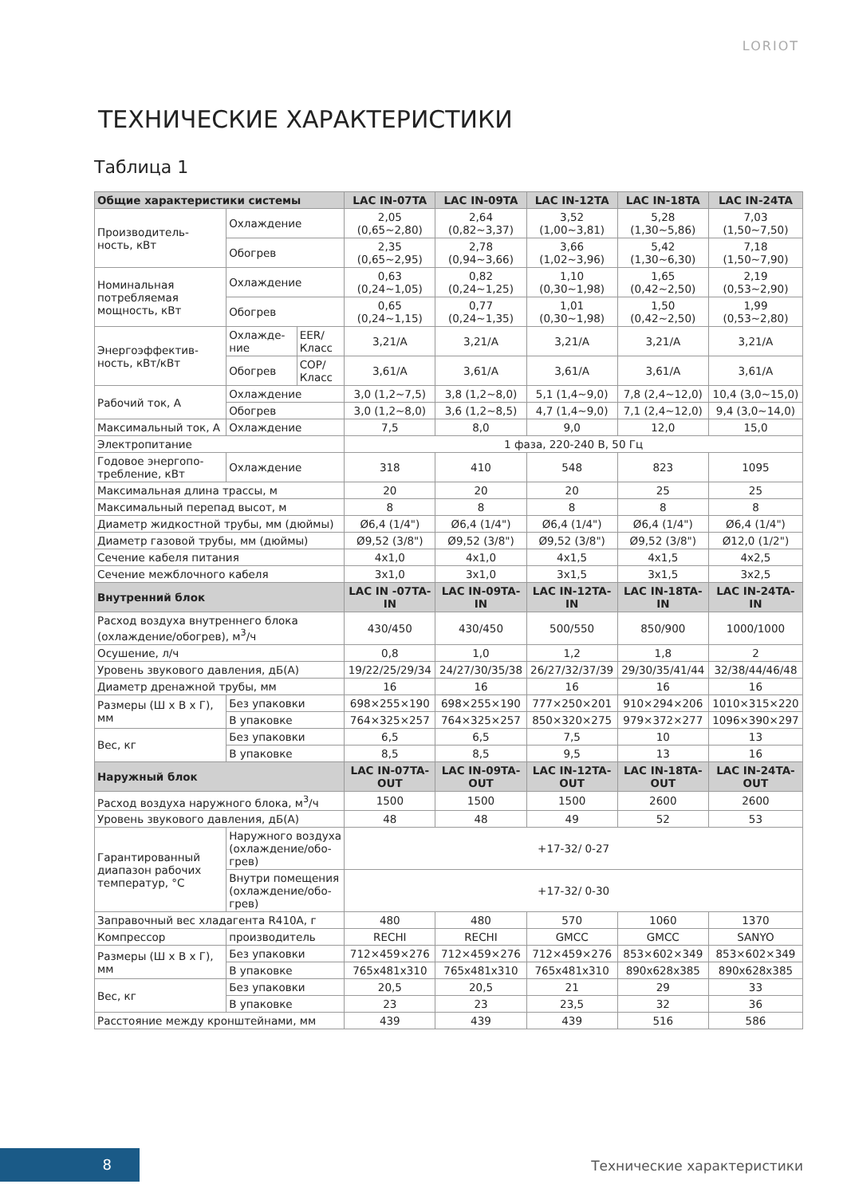LORIOT
ТЕХНИЧЕСКИЕ ХАРАКТЕРИСТИКИ
Таблица 1
| Общие характеристики системы | | | LAC IN-07TA | LAC IN-09TA | LAC IN-12TA | LAC IN-18TA | LAC IN-24TA |
| --- | --- | --- | --- | --- | --- | --- | --- |
| Производитель-ность, кВт | Охлаждение | | 2,05 (0,65~2,80) | 2,64 (0,82~3,37) | 3,52 (1,00~3,81) | 5,28 (1,30~5,86) | 7,03 (1,50~7,50) |
| | Обогрев | | 2,35 (0,65~2,95) | 2,78 (0,94~3,66) | 3,66 (1,02~3,96) | 5,42 (1,30~6,30) | 7,18 (1,50~7,90) |
| Номинальная потребляемая мощность, кВт | Охлаждение | | 0,63 (0,24~1,05) | 0,82 (0,24~1,25) | 1,10 (0,30~1,98) | 1,65 (0,42~2,50) | 2,19 (0,53~2,90) |
| | Обогрев | | 0,65 (0,24~1,15) | 0,77 (0,24~1,35) | 1,01 (0,30~1,98) | 1,50 (0,42~2,50) | 1,99 (0,53~2,80) |
| Энергоэффектив-ность, кВт/кВт | Охлажде-ние | EER/ Класс | 3,21/A | 3,21/A | 3,21/A | 3,21/A | 3,21/A |
| | Обогрев | COP/ Класс | 3,61/A | 3,61/A | 3,61/A | 3,61/A | 3,61/A |
| Рабочий ток, А | Охлаждение | | 3,0 (1,2~7,5) | 3,8 (1,2~8,0) | 5,1 (1,4~9,0) | 7,8 (2,4~12,0) | 10,4 (3,0~15,0) |
| | Обогрев | | 3,0 (1,2~8,0) | 3,6 (1,2~8,5) | 4,7 (1,4~9,0) | 7,1 (2,4~12,0) | 9,4 (3,0~14,0) |
| Максимальный ток, А | Охлаждение | | 7,5 | 8,0 | 9,0 | 12,0 | 15,0 |
| Электропитание | | | 1 фаза, 220-240 В, 50 Гц | | | | |
| Годовое энергопо-требление, кВт | Охлаждение | | 318 | 410 | 548 | 823 | 1095 |
| Максимальная длина трассы, м | | | 20 | 20 | 20 | 25 | 25 |
| Максимальный перепад высот, м | | | 8 | 8 | 8 | 8 | 8 |
| Диаметр жидкостной трубы, мм (дюймы) | | | Ø6,4 (1/4") | Ø6,4 (1/4") | Ø6,4 (1/4") | Ø6,4 (1/4") | Ø6,4 (1/4") |
| Диаметр газовой трубы, мм (дюймы) | | | Ø9,52 (3/8") | Ø9,52 (3/8") | Ø9,52 (3/8") | Ø9,52 (3/8") | Ø12,0 (1/2") |
| Сечение кабеля питания | | | 4x1,0 | 4x1,0 | 4x1,5 | 4x1,5 | 4x2,5 |
| Сечение межблочного кабеля | | | 3x1,0 | 3x1,0 | 3x1,5 | 3x1,5 | 3x2,5 |
| Внутренний блок | | | LAC IN -07TA-IN | LAC IN-09TA-IN | LAC IN-12TA-IN | LAC IN-18TA-IN | LAC IN-24TA-IN |
| Расход воздуха внутреннего блока (охлаждение/обогрев), м<sup>3</sup>/ч | | | 430/450 | 430/450 | 500/550 | 850/900 | 1000/1000 |
| Осушение, л/ч | | | 0,8 | 1,0 | 1,2 | 1,8 | 2 |
| Уровень звукового давления, дБ(А) | | | 19/22/25/29/34 | 24/27/30/35/38 | 26/27/32/37/39 | 29/30/35/41/44 | 32/38/44/46/48 |
| Диаметр дренажной трубы, мм | | | 16 | 16 | 16 | 16 | 16 |
| Размеры (Ш х В х Г), мм | Без упаковки | | 698×255×190 | 698×255×190 | 777×250×201 | 910×294×206 | 1010×315×220 |
| | В упаковке | | 764×325×257 | 764×325×257 | 850×320×275 | 979×372×277 | 1096×390×297 |
| Вес, кг | Без упаковки | | 6,5 | 6,5 | 7,5 | 10 | 13 |
| | В упаковке | | 8,5 | 8,5 | 9,5 | 13 | 16 |
| Наружный блок | | | LAC IN-07TA-OUT | LAC IN-09TA-OUT | LAC IN-12TA-OUT | LAC IN-18TA-OUT | LAC IN-24TA-OUT |
| Расход воздуха наружного блока, м<sup>3</sup>/ч | | | 1500 | 1500 | 1500 | 2600 | 2600 |
| Уровень звукового давления, дБ(А) | | | 48 | 48 | 49 | 52 | 53 |
| Гарантированный диапазон рабочих температур, °С | Наружного воздуха (охлаждение/обо-грев) | | +17-32/ 0-27 | | | | |
| | Внутри помещения (охлаждение/обо-грев) | | +17-32/ 0-30 | | | | |
| Заправочный вес хладагента R410A, г | | | 480 | 480 | 570 | 1060 | 1370 |
| Компрессор | производитель | | RECHI | RECHI | GMCC | GMCC | SANYO |
| Размеры (Ш х В х Г), мм | Без упаковки | | 712×459×276 | 712×459×276 | 712×459×276 | 853×602×349 | 853×602×349 |
| | В упаковке | | 765x481x310 | 765x481x310 | 765x481x310 | 890x628x385 | 890x628x385 |
| Вес, кг | Без упаковки | | 20,5 | 20,5 | 21 | 29 | 33 |
| | В упаковке | | 23 | 23 | 23,5 | 32 | 36 |
| Расстояние между кронштейнами, мм | | | 439 | 439 | 439 | 516 | 586 |
8
Технические характеристики